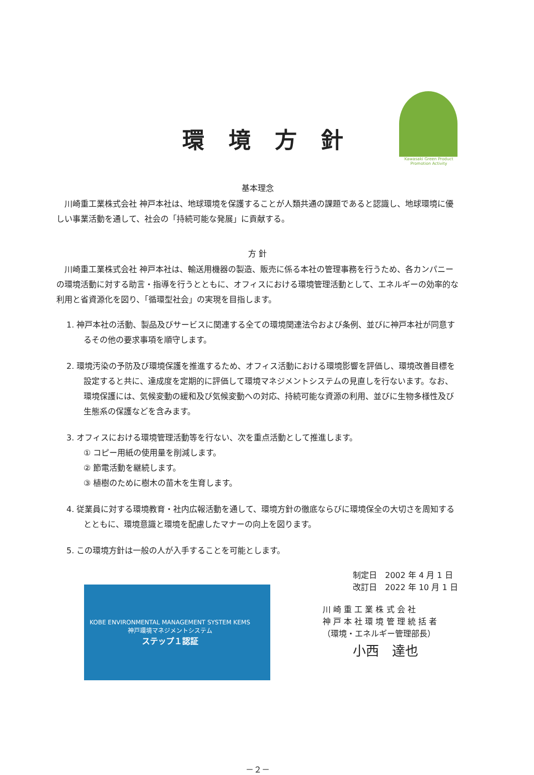環境方針
Kawasaki Green Product
Promotion Activity
基本理念
川崎重工業株式会社 神戸本社は、地球環境を保護することが人類共通の課題であると認識し、地球環境に優しい事業活動を通して、社会の「持続可能な発展」に貢献する。
方 針
川崎重工業株式会社 神戸本社は、輸送用機器の製造、販売に係る本社の管理事務を行うため、各カンパニーの環境活動に対する助言・指導を行うとともに、オフィスにおける環境管理活動として、エネルギーの効率的な利用と省資源化を図り、「循環型社会」の実現を目指します。
1. 神戸本社の活動、製品及びサービスに関連する全ての環境関連法令および条例、並びに神戸本社が同意するその他の要求事項を順守します。
2. 環境汚染の予防及び環境保護を推進するため、オフィス活動における環境影響を評価し、環境改善目標を設定すると共に、達成度を定期的に評価して環境マネジメントシステムの見直しを行ないます。なお、環境保護には、気候変動の緩和及び気候変動への対応、持続可能な資源の利用、並びに生物多様性及び生態系の保護などを含みます。
3. オフィスにおける環境管理活動等を行ない、次を重点活動として推進します。
① コピー用紙の使用量を削減します。
② 節電活動を継続します。
③ 植樹のために樹木の苗木を生育します。
4. 従業員に対する環境教育・社内広報活動を通して、環境方針の徹底ならびに環境保全の大切さを周知するとともに、環境意識と環境を配慮したマナーの向上を図ります。
5. この環境方針は一般の人が入手することを可能とします。
KOBE ENVIRONMENTAL MANAGEMENT SYSTEM KEMS
神戸環境マネジメントシステム
ステップ１認証
制定日　2002 年 4 月 1 日
改訂日　2022 年 10 月 1 日
川 崎 重 工 業 株 式 会 社
神 戸 本 社 環 境 管 理 統 括 者
（環境・エネルギー管理部長）
小西　達也
－２－